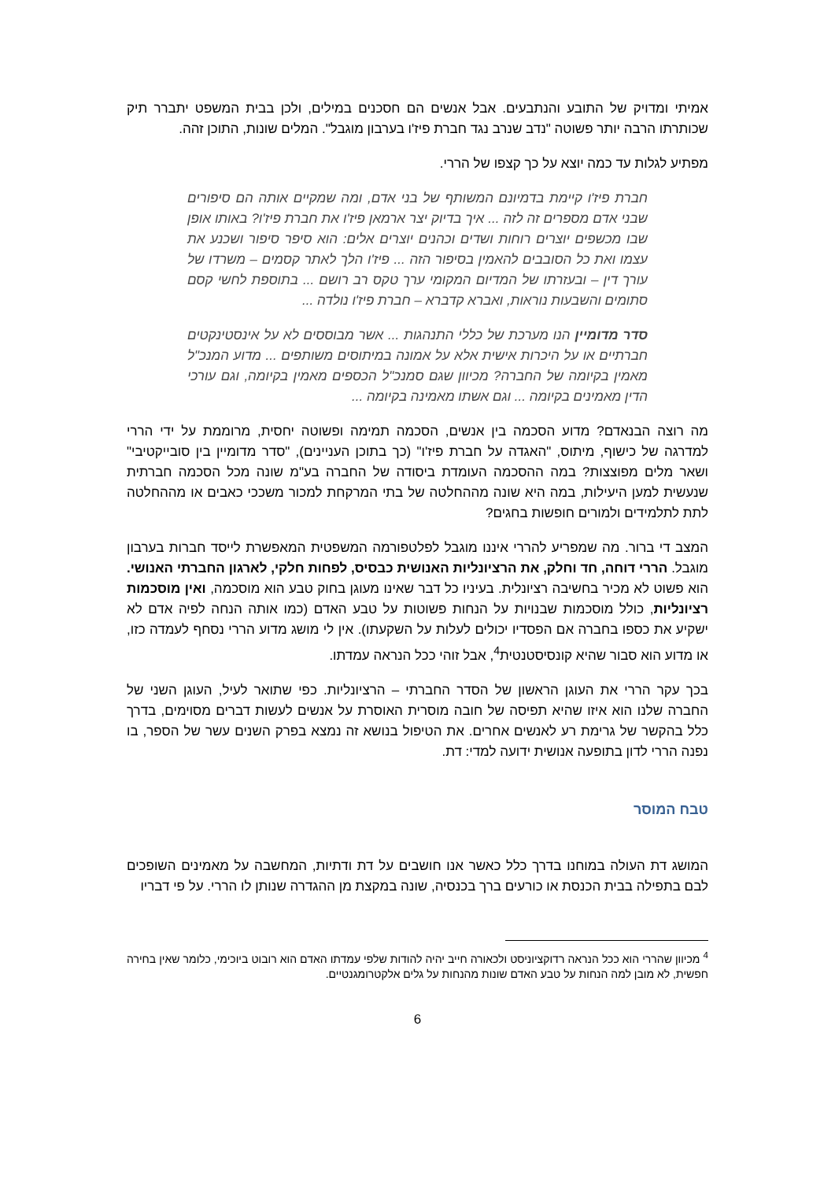אמיתי ומדויק של התובע והנתבעים. אבל אנשים הם חסכנים במילים, ולכן בבית המשפט יתברר תיק שכותרתו הרבה יותר פשוטה "נדב שנרב נגד חברת פיז'ו בערבון מוגבל". המלים שונות, התוכן זהה.
מפתיע לגלות עד כמה יוצא על כך קצפו של הררי.
חברת פיז'ו קיימת בדמיונם המשותף של בני אדם, ומה שמקיים אותה הם סיפורים שבני אדם מספרים זה לזה ... איך בדיוק יצר ארמאן פיז'ו את חברת פיז'ו? באותו אופן שבו מכשפים יוצרים רוחות ושדים וכהנים יוצרים אלים: הוא סיפר סיפור ושכנע את עצמו ואת כל הסובבים להאמין בסיפור הזה ... פיז'ו הלך לאתר קסמים – משרדו של עורך דין – ובעזרתו של המדיום המקומי ערך טקס רב רושם ... בתוספת לחשי קסם סתומים והשבעות נוראות, ואברא קדברא – חברת פיז'ו נולדה ...
סדר מדומיין הנו מערכת של כללי התנהגות ... אשר מבוססים לא על אינסטינקטים חברתיים או על היכרות אישית אלא על אמונה במיתוסים משותפים ... מדוע המנכ"ל מאמין בקיומה של החברה? מכיוון שגם סמנכ"ל הכספים מאמין בקיומה, וגם עורכי הדין מאמינים בקיומה ... וגם אשתו מאמינה בקיומה ...
מה רוצה הבנאדם? מדוע הסכמה בין אנשים, הסכמה תמימה ופשוטה יחסית, מרוממת על ידי הררי למדרגה של כישוף, מיתוס, "האגדה על חברת פיז'ו" (כך בתוכן העניינים), "סדר מדומיין בין סובייקטיבי" ושאר מלים מפוצצות? במה ההסכמה העומדת ביסודה של החברה בע"מ שונה מכל הסכמה חברתית שנעשית למען היעילות, במה היא שונה מההחלטה של בתי המרקחת למכור משככי כאבים או מההחלטה לתת לתלמידים ולמורים חופשות בחגים?
המצב די ברור. מה שמפריע להררי איננו מוגבל לפלטפורמה המשפטית המאפשרת לייסד חברות בערבון מוגבל. הררי דוחה, חד וחלק, את הרציונליות האנושית כבסיס, לפחות חלקי, לארגון החברתי האנושי. הוא פשוט לא מכיר בחשיבה רציונלית. בעיניו כל דבר שאינו מעוגן בחוק טבע הוא מוסכמה, ואין מוסכמות רציונליות, כולל מוסכמות שבנויות על הנחות פשוטות על טבע האדם (כמו אותה הנחה לפיה אדם לא ישקיע את כספו בחברה אם הפסדיו יכולים לעלות על השקעתו). אין לי מושג מדוע הררי נסחף לעמדה כזו, או מדוע הוא סבור שהיא קונסיסטנטית<sup>4</sup>, אבל זוהי ככל הנראה עמדתו.
בכך עקר הררי את העוגן הראשון של הסדר החברתי – הרציונליות. כפי שתואר לעיל, העוגן השני של החברה שלנו הוא איזו שהיא תפיסה של חובה מוסרית האוסרת על אנשים לעשות דברים מסוימים, בדרך כלל בהקשר של גרימת רע לאנשים אחרים. את הטיפול בנושא זה נמצא בפרק השנים עשר של הספר, בו נפנה הררי לדון בתופעה אנושית ידועה למדי: דת.
טבח המוסר
המושג דת העולה במוחנו בדרך כלל כאשר אנו חושבים על דת ודתיות, המחשבה על מאמינים השופכים לבם בתפילה בבית הכנסת או כורעים ברך בכנסיה, שונה במקצת מן ההגדרה שנותן לו הררי. על פי דבריו
<sup>4</sup> מכיוון שהררי הוא ככל הנראה רדוקציוניסט ולכאורה חייב יהיה להודות שלפי עמדתו האדם הוא רובוט ביוכימי, כלומר שאין בחירה חפשית, לא מובן למה הנחות על טבע האדם שונות מהנחות על גלים אלקטרומגנטיים.
6